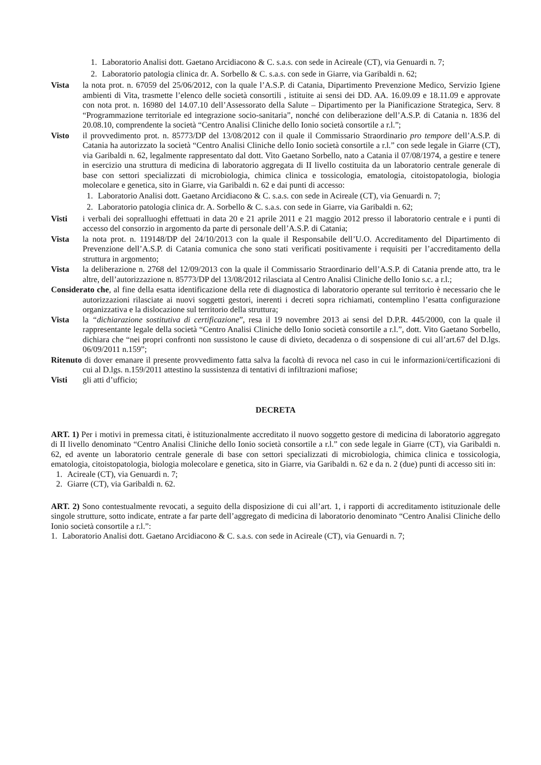1. Laboratorio Analisi dott. Gaetano Arcidiacono & C. s.a.s. con sede in Acireale (CT), via Genuardi n. 7;
2. Laboratorio patologia clinica dr. A. Sorbello & C. s.a.s. con sede in Giarre, via Garibaldi n. 62;
Vista la nota prot. n. 67059 del 25/06/2012, con la quale l’A.S.P. di Catania, Dipartimento Prevenzione Medico, Servizio Igiene ambienti di Vita, trasmette l’elenco delle società consortili , istituite ai sensi dei DD. AA. 16.09.09 e 18.11.09 e approvate con nota prot. n. 16980 del 14.07.10 dell’Assessorato della Salute – Dipartimento per la Pianificazione Strategica, Serv. 8 “Programmazione territoriale ed integrazione socio-sanitaria”, nonché con deliberazione dell’A.S.P. di Catania n. 1836 del 20.08.10, comprendente la società “Centro Analisi Cliniche dello Ionio società consortile a r.l.”;
Visto il provvedimento prot. n. 85773/DP del 13/08/2012 con il quale il Commissario Straordinario pro tempore dell’A.S.P. di Catania ha autorizzato la società “Centro Analisi Cliniche dello Ionio società consortile a r.l.” con sede legale in Giarre (CT), via Garibaldi n. 62, legalmente rappresentato dal dott. Vito Gaetano Sorbello, nato a Catania il 07/08/1974, a gestire e tenere in esercizio una struttura di medicina di laboratorio aggregata di II livello costituita da un laboratorio centrale generale di base con settori specializzati di microbiologia, chimica clinica e tossicologia, ematologia, citoistopatologia, biologia molecolare e genetica, sito in Giarre, via Garibaldi n. 62 e dai punti di accesso:
1. Laboratorio Analisi dott. Gaetano Arcidiacono & C. s.a.s. con sede in Acireale (CT), via Genuardi n. 7;
2. Laboratorio patologia clinica dr. A. Sorbello & C. s.a.s. con sede in Giarre, via Garibaldi n. 62;
Visti i verbali dei sopralluoghi effettuati in data 20 e 21 aprile 2011 e 21 maggio 2012 presso il laboratorio centrale e i punti di accesso del consorzio in argomento da parte di personale dell’A.S.P. di Catania;
Vista la nota prot. n. 119148/DP del 24/10/2013 con la quale il Responsabile dell’U.O. Accreditamento del Dipartimento di Prevenzione dell’A.S.P. di Catania comunica che sono stati verificati positivamente i requisiti per l’accreditamento della struttura in argomento;
Vista la deliberazione n. 2768 del 12/09/2013 con la quale il Commissario Straordinario dell’A.S.P. di Catania prende atto, tra le altre, dell’autorizzazione n. 85773/DP del 13/08/2012 rilasciata al Centro Analisi Cliniche dello Ionio s.c. a r.l.;
Considerato che, al fine della esatta identificazione della rete di diagnostica di laboratorio operante sul territorio è necessario che le autorizzazioni rilasciate ai nuovi soggetti gestori, inerenti i decreti sopra richiamati, contemplino l’esatta configurazione organizzativa e la dislocazione sul territorio della struttura;
Vista la “dichiarazione sostitutiva di certificazione”, resa il 19 novembre 2013 ai sensi del D.P.R. 445/2000, con la quale il rappresentante legale della società “Centro Analisi Cliniche dello Ionio società consortile a r.l.”, dott. Vito Gaetano Sorbello, dichiara che “nei propri confronti non sussistono le cause di divieto, decadenza o di sospensione di cui all’art.67 del D.lgs. 06/09/2011 n.159”;
Ritenuto di dover emanare il presente provvedimento fatta salva la facoltà di revoca nel caso in cui le informazioni/certificazioni di cui al D.lgs. n.159/2011 attestino la sussistenza di tentativi di infiltrazioni mafiose;
Visti gli atti d’ufficio;
DECRETA
ART. 1) Per i motivi in premessa citati, è istituzionalmente accreditato il nuovo soggetto gestore di medicina di laboratorio aggregato di II livello denominato “Centro Analisi Cliniche dello Ionio società consortile a r.l.” con sede legale in Giarre (CT), via Garibaldi n. 62, ed avente un laboratorio centrale generale di base con settori specializzati di microbiologia, chimica clinica e tossicologia, ematologia, citoistopatologia, biologia molecolare e genetica, sito in Giarre, via Garibaldi n. 62 e da n. 2 (due) punti di accesso siti in:
1. Acireale (CT), via Genuardi n. 7;
2. Giarre (CT), via Garibaldi n. 62.
ART. 2) Sono contestualmente revocati, a seguito della disposizione di cui all’art. 1, i rapporti di accreditamento istituzionale delle singole strutture, sotto indicate, entrate a far parte dell’aggregato di medicina di laboratorio denominato “Centro Analisi Cliniche dello Ionio società consortile a r.l.”:
1. Laboratorio Analisi dott. Gaetano Arcidiacono & C. s.a.s. con sede in Acireale (CT), via Genuardi n. 7;